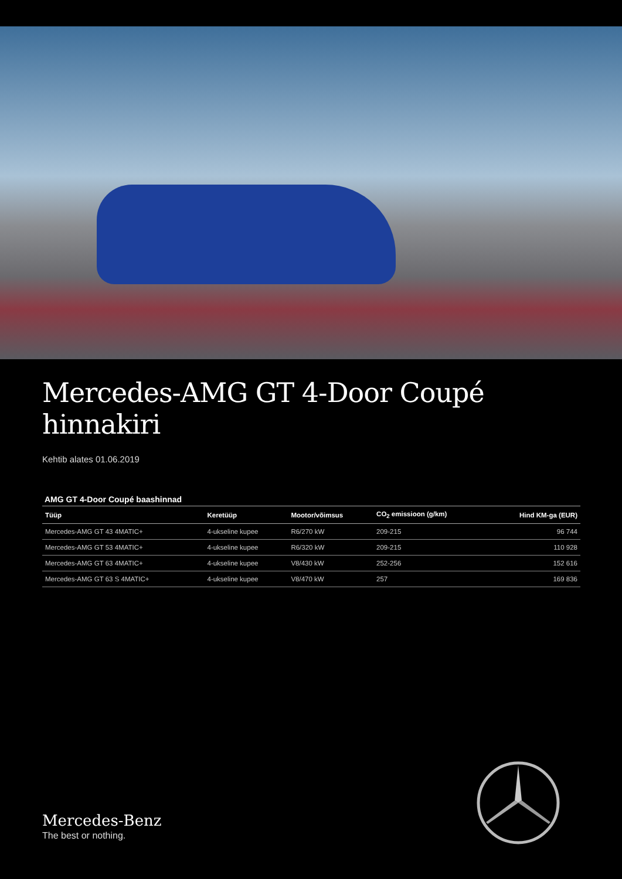Mercedes-AMG GT 4-Door Coupé hinnakiri
Kehtib alates 01.06.2019
AMG GT 4-Door Coupé baashinnad
| Tüüp | Keretüüp | Mootor/võimsus | CO<sub>2</sub> emissioon (g/km) | Hind KM-ga (EUR) |
| --- | --- | --- | --- | --- |
| Mercedes-AMG GT 43 4MATIC+ | 4-ukseline kupee | R6/270 kW | 209-215 | 96 744 |
| Mercedes-AMG GT 53 4MATIC+ | 4-ukseline kupee | R6/320 kW | 209-215 | 110 928 |
| Mercedes-AMG GT 63 4MATIC+ | 4-ukseline kupee | V8/430 kW | 252-256 | 152 616 |
| Mercedes-AMG GT 63 S 4MATIC+ | 4-ukseline kupee | V8/470 kW | 257 | 169 836 |
Mercedes-Benz
The best or nothing.